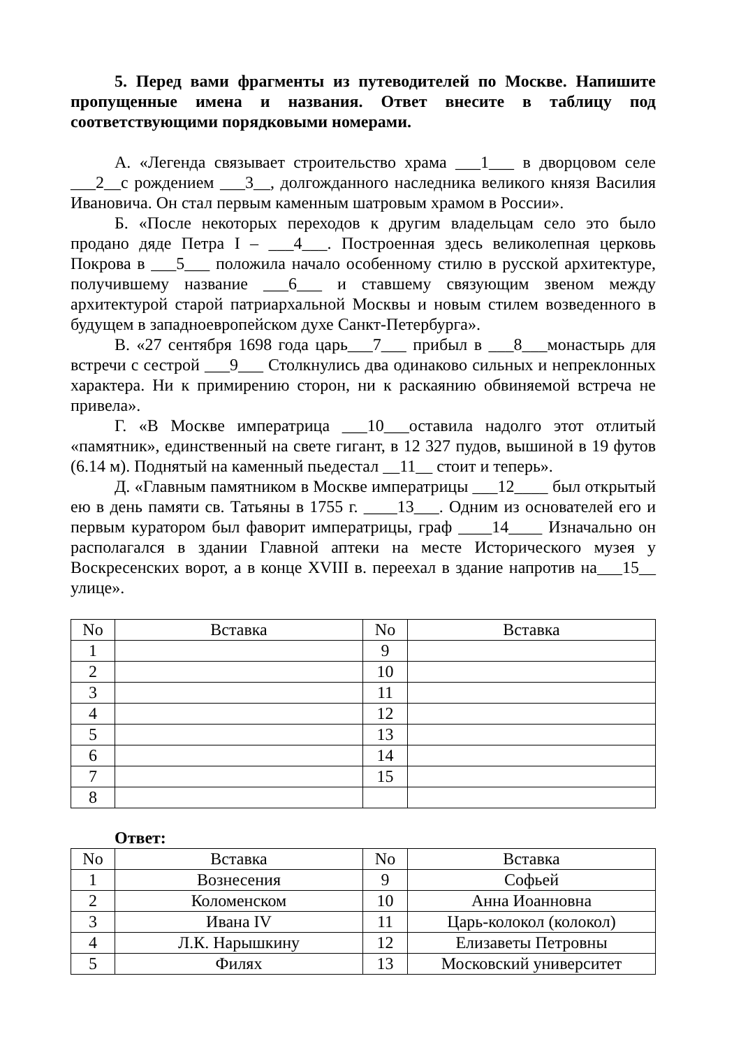5. Перед вами фрагменты из путеводителей по Москве. Напишите пропущенные имена и названия. Ответ внесите в таблицу под соответствующими порядковыми номерами.
А. «Легенда связывает строительство храма ___1___ в дворцовом селе ___2__с рождением ___3__, долгожданного наследника великого князя Василия Ивановича. Он стал первым каменным шатровым храмом в России».
Б. «После некоторых переходов к другим владельцам село это было продано дяде Петра I – ___4___. Построенная здесь великолепная церковь Покрова в ___5___ положила начало особенному стилю в русской архитектуре, получившему название ___6___ и ставшему связующим звеном между архитектурой старой патриархальной Москвы и новым стилем возведенного в будущем в западноевропейском духе Санкт-Петербурга».
В. «27 сентября 1698 года царь___7___ прибыл в ___8___монастырь для встречи с сестрой ___9___ Столкнулись два одинаково сильных и непреклонных характера. Ни к примирению сторон, ни к раскаянию обвиняемой встреча не привела».
Г. «В Москве императрица ___10___оставила надолго этот отлитый «памятник», единственный на свете гигант, в 12 327 пудов, вышиной в 19 футов (6.14 м). Поднятый на каменный пьедестал __11__ стоит и теперь».
Д. «Главным памятником в Москве императрицы ___12____ был открытый ею в день памяти св. Татьяны в 1755 г. ____13___. Одним из основателей его и первым куратором был фаворит императрицы, граф ____14____ Изначально он располагался в здании Главной аптеки на месте Исторического музея у Воскресенских ворот, а в конце XVIII в. переехал в здание напротив на___15__ улице».
| No | Вставка | No | Вставка |
| 1 | | 9 | |
| 2 | | 10 | |
| 3 | | 11 | |
| 4 | | 12 | |
| 5 | | 13 | |
| 6 | | 14 | |
| 7 | | 15 | |
| 8 | | | |
Ответ:
| No | Вставка | No | Вставка |
| 1 | Вознесения | 9 | Софьей |
| 2 | Коломенском | 10 | Анна Иоанновна |
| 3 | Ивана IV | 11 | Царь-колокол (колокол) |
| 4 | Л.К. Нарышкину | 12 | Елизаветы Петровны |
| 5 | Филях | 13 | Московский университет |